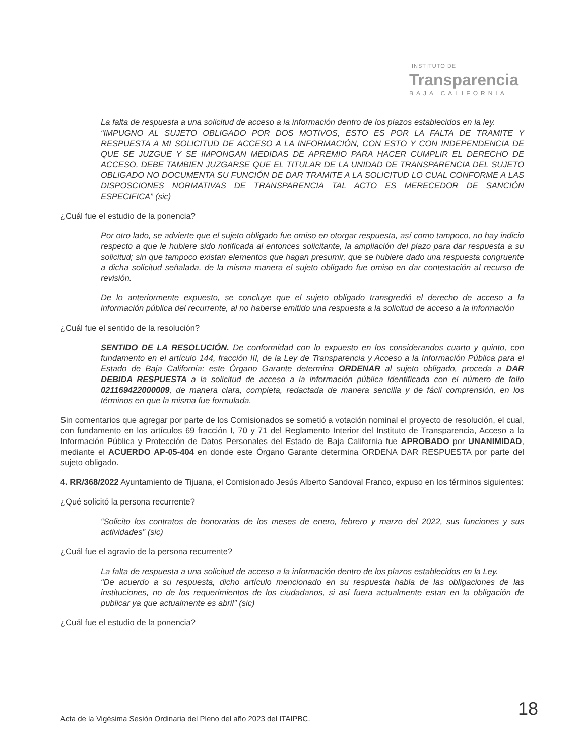INSTITUTO DE
Transparencia
BAJA CALIFORNIA
La falta de respuesta a una solicitud de acceso a la información dentro de los plazos establecidos en la ley.
“IMPUGNO AL SUJETO OBLIGADO POR DOS MOTIVOS, ESTO ES POR LA FALTA DE TRAMITE Y RESPUESTA A MI SOLICITUD DE ACCESO A LA INFORMACIÓN, CON ESTO Y CON INDEPENDENCIA DE QUE SE JUZGUE Y SE IMPONGAN MEDIDAS DE APREMIO PARA HACER CUMPLIR EL DERECHO DE ACCESO, DEBE TAMBIEN JUZGARSE QUE EL TITULAR DE LA UNIDAD DE TRANSPARENCIA DEL SUJETO OBLIGADO NO DOCUMENTA SU FUNCIÓN DE DAR TRAMITE A LA SOLICITUD LO CUAL CONFORME A LAS DISPOSCIONES NORMATIVAS DE TRANSPARENCIA TAL ACTO ES MERECEDOR DE SANCIÓN ESPECIFICA” (sic)
¿Cuál fue el estudio de la ponencia?
Por otro lado, se advierte que el sujeto obligado fue omiso en otorgar respuesta, así como tampoco, no hay indicio respecto a que le hubiere sido notificada al entonces solicitante, la ampliación del plazo para dar respuesta a su solicitud; sin que tampoco existan elementos que hagan presumir, que se hubiere dado una respuesta congruente a dicha solicitud señalada, de la misma manera el sujeto obligado fue omiso en dar contestación al recurso de revisión.
De lo anteriormente expuesto, se concluye que el sujeto obligado transgredió el derecho de acceso a la información pública del recurrente, al no haberse emitido una respuesta a la solicitud de acceso a la información
¿Cuál fue el sentido de la resolución?
SENTIDO DE LA RESOLUCIÓN. De conformidad con lo expuesto en los considerandos cuarto y quinto, con fundamento en el artículo 144, fracción III, de la Ley de Transparencia y Acceso a la Información Pública para el Estado de Baja California; este Órgano Garante determina ORDENAR al sujeto obligado, proceda a DAR DEBIDA RESPUESTA a la solicitud de acceso a la información pública identificada con el número de folio 021169422000009, de manera clara, completa, redactada de manera sencilla y de fácil comprensión, en los términos en que la misma fue formulada.
Sin comentarios que agregar por parte de los Comisionados se sometió a votación nominal el proyecto de resolución, el cual, con fundamento en los artículos 69 fracción I, 70 y 71 del Reglamento Interior del Instituto de Transparencia, Acceso a la Información Pública y Protección de Datos Personales del Estado de Baja California fue APROBADO por UNANIMIDAD, mediante el ACUERDO AP-05-404 en donde este Órgano Garante determina ORDENA DAR RESPUESTA por parte del sujeto obligado.
4. RR/368/2022 Ayuntamiento de Tijuana, el Comisionado Jesús Alberto Sandoval Franco, expuso en los términos siguientes:
¿Qué solicitó la persona recurrente?
“Solicito los contratos de honorarios de los meses de enero, febrero y marzo del 2022, sus funciones y sus actividades” (sic)
¿Cuál fue el agravio de la persona recurrente?
La falta de respuesta a una solicitud de acceso a la información dentro de los plazos establecidos en la Ley.
“De acuerdo a su respuesta, dicho artículo mencionado en su respuesta habla de las obligaciones de las instituciones, no de los requerimientos de los ciudadanos, si así fuera actualmente estan en la obligación de publicar ya que actualmente es abril” (sic)
¿Cuál fue el estudio de la ponencia?
Acta de la Vigésima Sesión Ordinaria del Pleno del año 2023 del ITAIPBC.
18